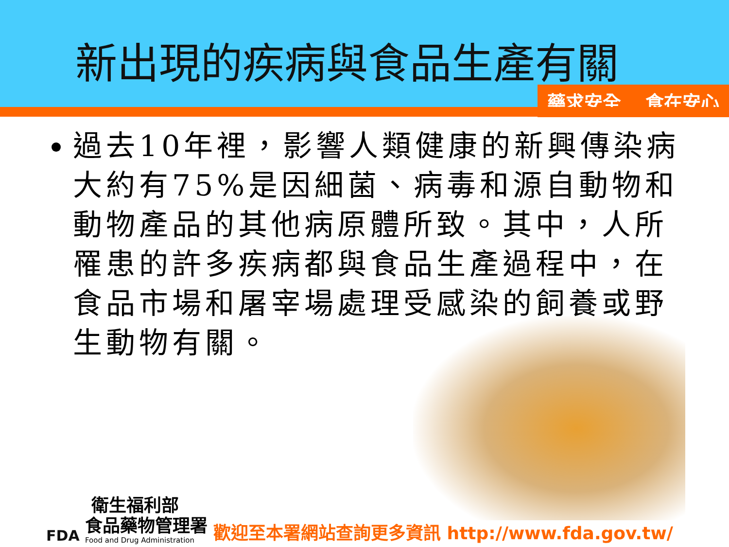新出現的疾病與食品生產有關
藥求安全 食在安心
過去10年裡，影響人類健康的新興傳染病大約有75%是因細菌、病毒和源自動物和動物產品的其他病原體所致。其中，人所罹患的許多疾病都與食品生產過程中，在食品市場和屠宰場處理受感染的飼養或野生動物有關。
FDA
衛生福利部
食品藥物管理署
Food and Drug Administration
歡迎至本署網站查詢更多資訊 http://www.fda.gov.tw/